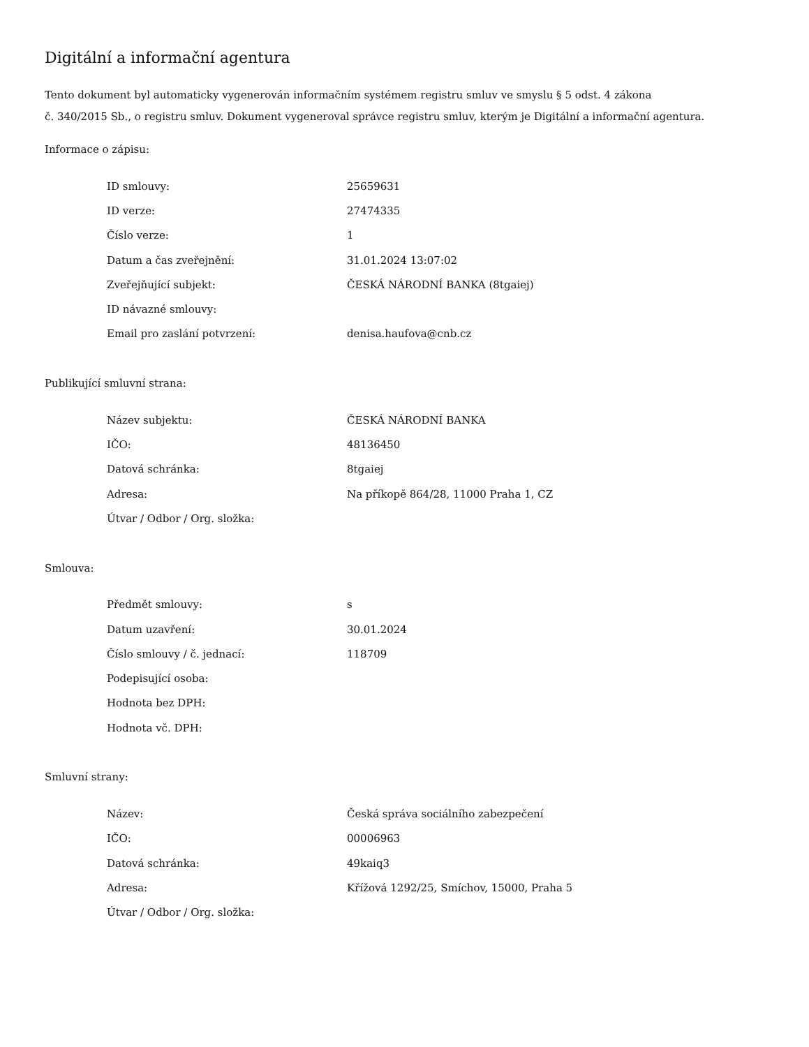Digitální a informační agentura
Tento dokument byl automaticky vygenerován informačním systémem registru smluv ve smyslu § 5 odst. 4 zákona
č. 340/2015 Sb., o registru smluv. Dokument vygeneroval správce registru smluv, kterým je Digitální a informační agentura.
Informace o zápisu:
| ID smlouvy: | 25659631 |
| ID verze: | 27474335 |
| Číslo verze: | 1 |
| Datum a čas zveřejnění: | 31.01.2024 13:07:02 |
| Zveřejňující subjekt: | ČESKÁ NÁRODNÍ BANKA (8tgaiej) |
| ID návazné smlouvy: | |
| Email pro zaslání potvrzení: | denisa.haufova@cnb.cz |
Publikující smluvní strana:
| Název subjektu: | ČESKÁ NÁRODNÍ BANKA |
| IČO: | 48136450 |
| Datová schránka: | 8tgaiej |
| Adresa: | Na příkopě 864/28, 11000 Praha 1, CZ |
| Útvar / Odbor / Org. složka: | |
Smlouva:
| Předmět smlouvy: | s |
| Datum uzavření: | 30.01.2024 |
| Číslo smlouvy / č. jednací: | 118709 |
| Podepisující osoba: | |
| Hodnota bez DPH: | |
| Hodnota vč. DPH: | |
Smluvní strany:
| Název: | Česká správa sociálního zabezpečení |
| IČO: | 00006963 |
| Datová schránka: | 49kaiq3 |
| Adresa: | Křížová 1292/25, Smíchov, 15000, Praha 5 |
| Útvar / Odbor / Org. složka: | |